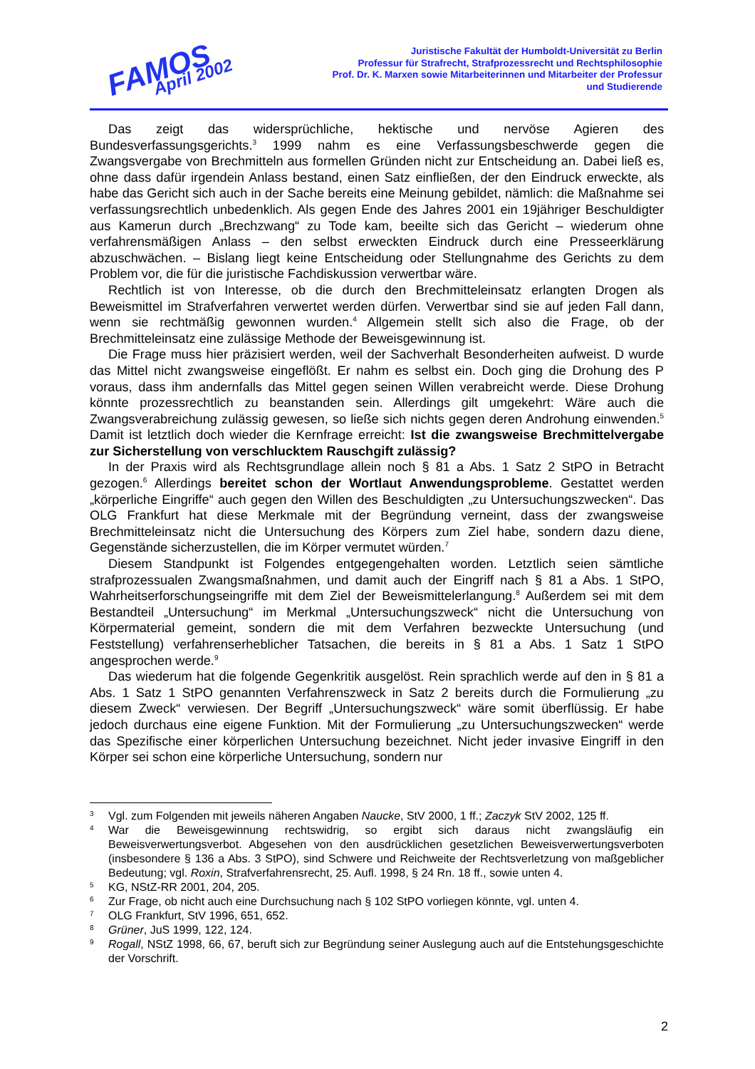FAMOS
April 2002
Juristische Fakultät der Humboldt-Universität zu Berlin
Professur für Strafrecht, Strafprozessrecht und Rechtsphilosophie
Prof. Dr. K. Marxen sowie Mitarbeiterinnen und Mitarbeiter der Professur
und Studierende
Das zeigt das widersprüchliche, hektische und nervöse Agieren des Bundesverfassungsgerichts.<sup>3</sup> 1999 nahm es eine Verfassungsbeschwerde gegen die Zwangsvergabe von Brechmitteln aus formellen Gründen nicht zur Entscheidung an. Dabei ließ es, ohne dass dafür irgendein Anlass bestand, einen Satz einfließen, der den Eindruck erweckte, als habe das Gericht sich auch in der Sache bereits eine Meinung gebildet, nämlich: die Maßnahme sei verfassungsrechtlich unbedenklich. Als gegen Ende des Jahres 2001 ein 19jähriger Beschuldigter aus Kamerun durch „Brechzwang“ zu Tode kam, beeilte sich das Gericht – wiederum ohne verfahrensmäßigen Anlass – den selbst erweckten Eindruck durch eine Presseerklärung abzuschwächen. – Bislang liegt keine Entscheidung oder Stellungnahme des Gerichts zu dem Problem vor, die für die juristische Fachdiskussion verwertbar wäre.
Rechtlich ist von Interesse, ob die durch den Brechmitteleinsatz erlangten Drogen als Beweismittel im Strafverfahren verwertet werden dürfen. Verwertbar sind sie auf jeden Fall dann, wenn sie rechtmäßig gewonnen wurden.<sup>4</sup> Allgemein stellt sich also die Frage, ob der Brechmitteleinsatz eine zulässige Methode der Beweisgewinnung ist.
Die Frage muss hier präzisiert werden, weil der Sachverhalt Besonderheiten aufweist. D wurde das Mittel nicht zwangsweise eingeflößt. Er nahm es selbst ein. Doch ging die Drohung des P voraus, dass ihm andernfalls das Mittel gegen seinen Willen verabreicht werde. Diese Drohung könnte prozessrechtlich zu beanstanden sein. Allerdings gilt umgekehrt: Wäre auch die Zwangsverabreichung zulässig gewesen, so ließe sich nichts gegen deren Androhung einwenden.<sup>5</sup> Damit ist letztlich doch wieder die Kernfrage erreicht: Ist die zwangsweise Brechmittelvergabe zur Sicherstellung von verschlucktem Rauschgift zulässig?
In der Praxis wird als Rechtsgrundlage allein noch § 81 a Abs. 1 Satz 2 StPO in Betracht gezogen.<sup>6</sup> Allerdings bereitet schon der Wortlaut Anwendungsprobleme. Gestattet werden „körperliche Eingriffe“ auch gegen den Willen des Beschuldigten „zu Untersuchungszwecken“. Das OLG Frankfurt hat diese Merkmale mit der Begründung verneint, dass der zwangsweise Brechmitteleinsatz nicht die Untersuchung des Körpers zum Ziel habe, sondern dazu diene, Gegenstände sicherzustellen, die im Körper vermutet würden.<sup>7</sup>
Diesem Standpunkt ist Folgendes entgegengehalten worden. Letztlich seien sämtliche strafprozessualen Zwangsmaßnahmen, und damit auch der Eingriff nach § 81 a Abs. 1 StPO, Wahrheitserforschungseingriffe mit dem Ziel der Beweismittelerlangung.<sup>8</sup> Außerdem sei mit dem Bestandteil „Untersuchung“ im Merkmal „Untersuchungszweck“ nicht die Untersuchung von Körpermaterial gemeint, sondern die mit dem Verfahren bezweckte Untersuchung (und Feststellung) verfahrenserheblicher Tatsachen, die bereits in § 81 a Abs. 1 Satz 1 StPO angesprochen werde.<sup>9</sup>
Das wiederum hat die folgende Gegenkritik ausgelöst. Rein sprachlich werde auf den in § 81 a Abs. 1 Satz 1 StPO genannten Verfahrenszweck in Satz 2 bereits durch die Formulierung „zu diesem Zweck“ verwiesen. Der Begriff „Untersuchungszweck“ wäre somit überflüssig. Er habe jedoch durchaus eine eigene Funktion. Mit der Formulierung „zu Untersuchungszwecken“ werde das Spezifische einer körperlichen Untersuchung bezeichnet. Nicht jeder invasive Eingriff in den Körper sei schon eine körperliche Untersuchung, sondern nur
3 Vgl. zum Folgenden mit jeweils näheren Angaben Naucke, StV 2000, 1 ff.; Zaczyk StV 2002, 125 ff.
4 War die Beweisgewinnung rechtswidrig, so ergibt sich daraus nicht zwangsläufig ein Beweisverwertungsverbot. Abgesehen von den ausdrücklichen gesetzlichen Beweisverwertungsverboten (insbesondere § 136 a Abs. 3 StPO), sind Schwere und Reichweite der Rechtsverletzung von maßgeblicher Bedeutung; vgl. Roxin, Strafverfahrensrecht, 25. Aufl. 1998, § 24 Rn. 18 ff., sowie unten 4.
5 KG, NStZ-RR 2001, 204, 205.
6 Zur Frage, ob nicht auch eine Durchsuchung nach § 102 StPO vorliegen könnte, vgl. unten 4.
7 OLG Frankfurt, StV 1996, 651, 652.
8 Grüner, JuS 1999, 122, 124.
9 Rogall, NStZ 1998, 66, 67, beruft sich zur Begründung seiner Auslegung auch auf die Entstehungsgeschichte der Vorschrift.
2